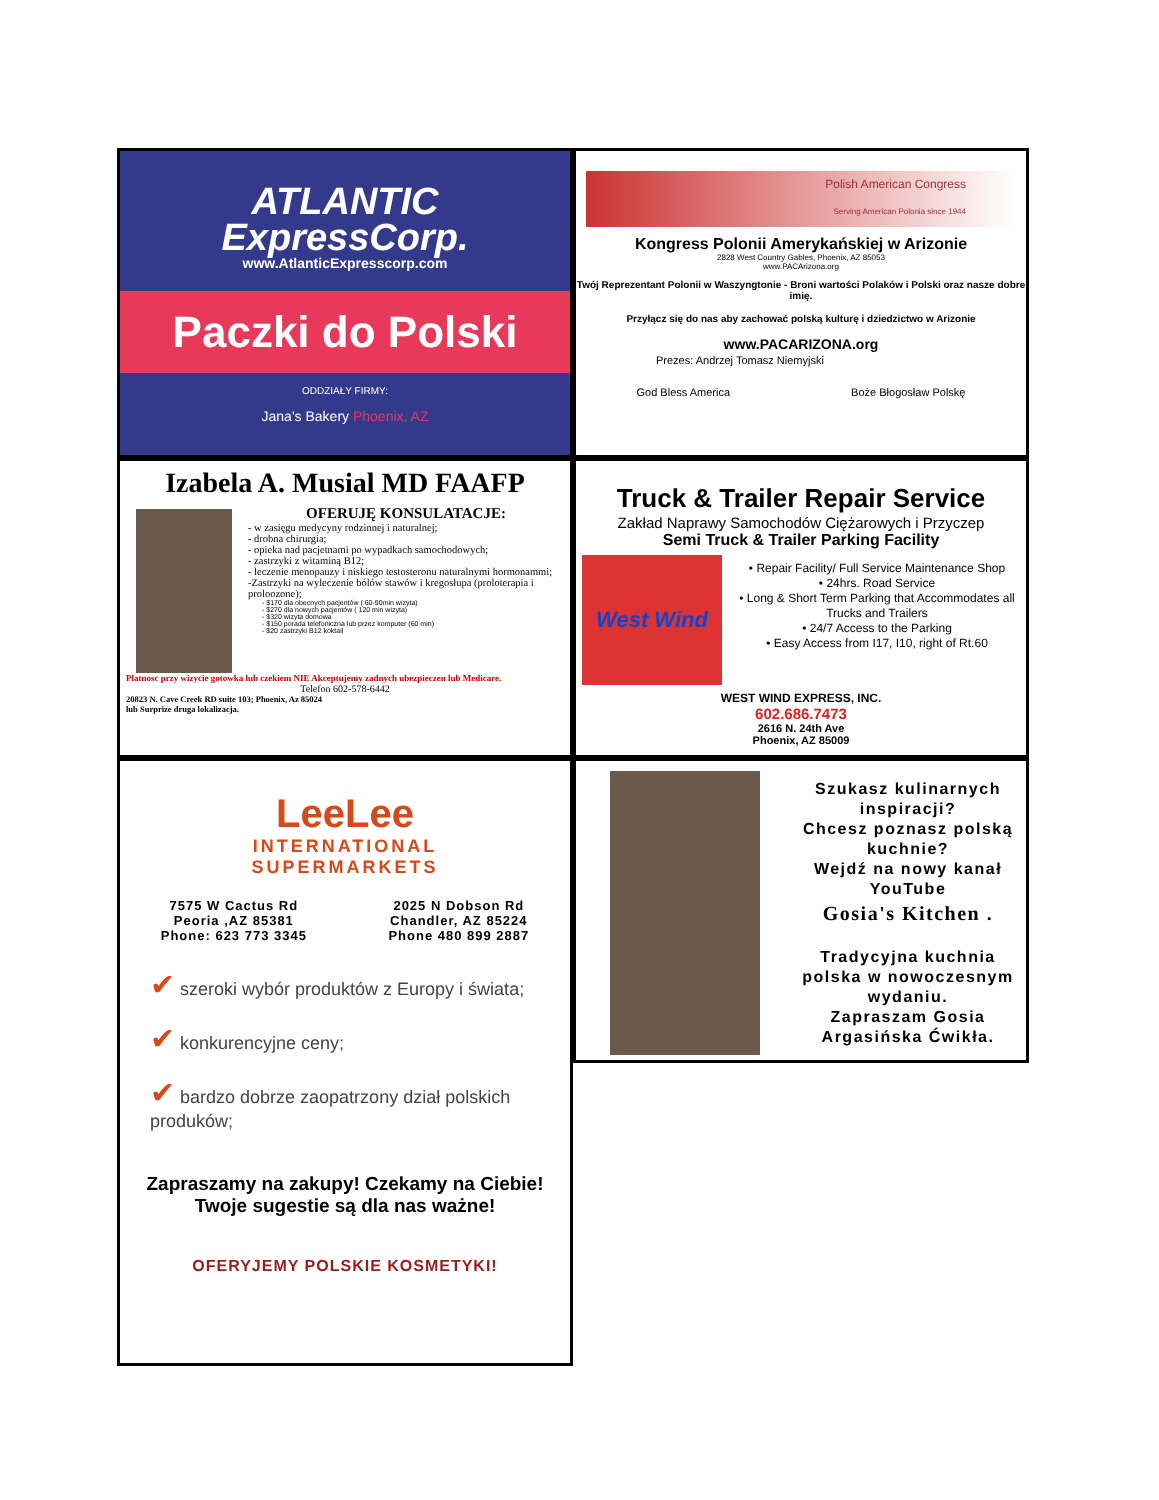ATLANTIC
ExpressCorp.
www.AtlanticExpresscorp.com
Paczki do Polski
ODDZIAŁY FIRMY:
Jana's Bakery Phoenix, AZ
Polish American Congress
Serving American Polonia since 1944
Kongress Polonii Amerykańskiej w Arizonie
2828 West Country Gables, Phoenix, AZ 85053
www.PACArizona.org
Twój Reprezentant Polonii w Waszyngtonie - Broni wartości Polaków i Polski oraz nasze dobre imię.
Przyłącz się do nas aby zachować polską kulturę i dziedzictwo w Arizonie
www.PACARIZONA.org
Prezes: Andrzej Tomasz Niemyjski
God Bless America Boże Błogosław Polskę
Izabela A. Musial MD FAAFP
OFERUJĘ KONSULATACJE:
- w zasięgu medycyny rodzinnej i naturalnej;
- drobna chirurgia;
- opieka nad pacjetnami po wypadkach samochodowych;
- zastrzyki z witaminą B12;
- leczenie menopauzy i niskiego testosteronu naturalnymi hormonammi;
-Zastrzyki na wyleczenie bólów stawów i kregosłupa (proloterapia i proloozone);
- $170 dla obecnych pacjentów ( 60-90min wizyta)
- $270 dla nowych pacjentów ( 120 min wizyta)
- $320 wizyta domowa
- $150 porada telefoniczna lub przez komputer (60 min)
- $20 zastrzyki B12 koktail
Platnosc przy wizycie gotowka lub czekiem NIE Akceptujemy zadnych ubezpieczen lub Medicare.
Telefon 602-578-6442
20823 N. Cave Creek RD suite 103; Phoenix, Az 85024
lub Surprize druga lokalizacja.
Truck & Trailer Repair Service
Zakład Naprawy Samochodów Ciężarowych i Przyczep
Semi Truck & Trailer Parking Facility
West Wind
• Repair Facility/ Full Service Maintenance Shop
• 24hrs. Road Service
• Long & Short Term Parking that Accommodates all Trucks and Trailers
• 24/7 Access to the Parking
• Easy Access from I17, I10, right of Rt.60
WEST WIND EXPRESS, INC.
602.686.7473
2616 N. 24th Ave
Phoenix, AZ 85009
LeeLee
INTERNATIONAL
SUPERMARKETS
7575 W Cactus Rd
Peoria ,AZ 85381
Phone: 623 773 3345
2025 N Dobson Rd
Chandler, AZ 85224
Phone 480 899 2887
✔ szeroki wybór produktów z Europy i świata;
✔ konkurencyjne ceny;
✔ bardzo dobrze zaopatrzony dział polskich produków;
Zapraszamy na zakupy! Czekamy na Ciebie!
Twoje sugestie są dla nas ważne!
OFERYJEMY POLSKIE KOSMETYKI!
Szukasz kulinarnych inspiracji?
Chcesz poznasz polską kuchnie?
Wejdź na nowy kanał YouTube
Gosia's Kitchen .
Tradycyjna kuchnia polska w nowoczesnym wydaniu.
Zapraszam Gosia Argasińska Ćwikła.